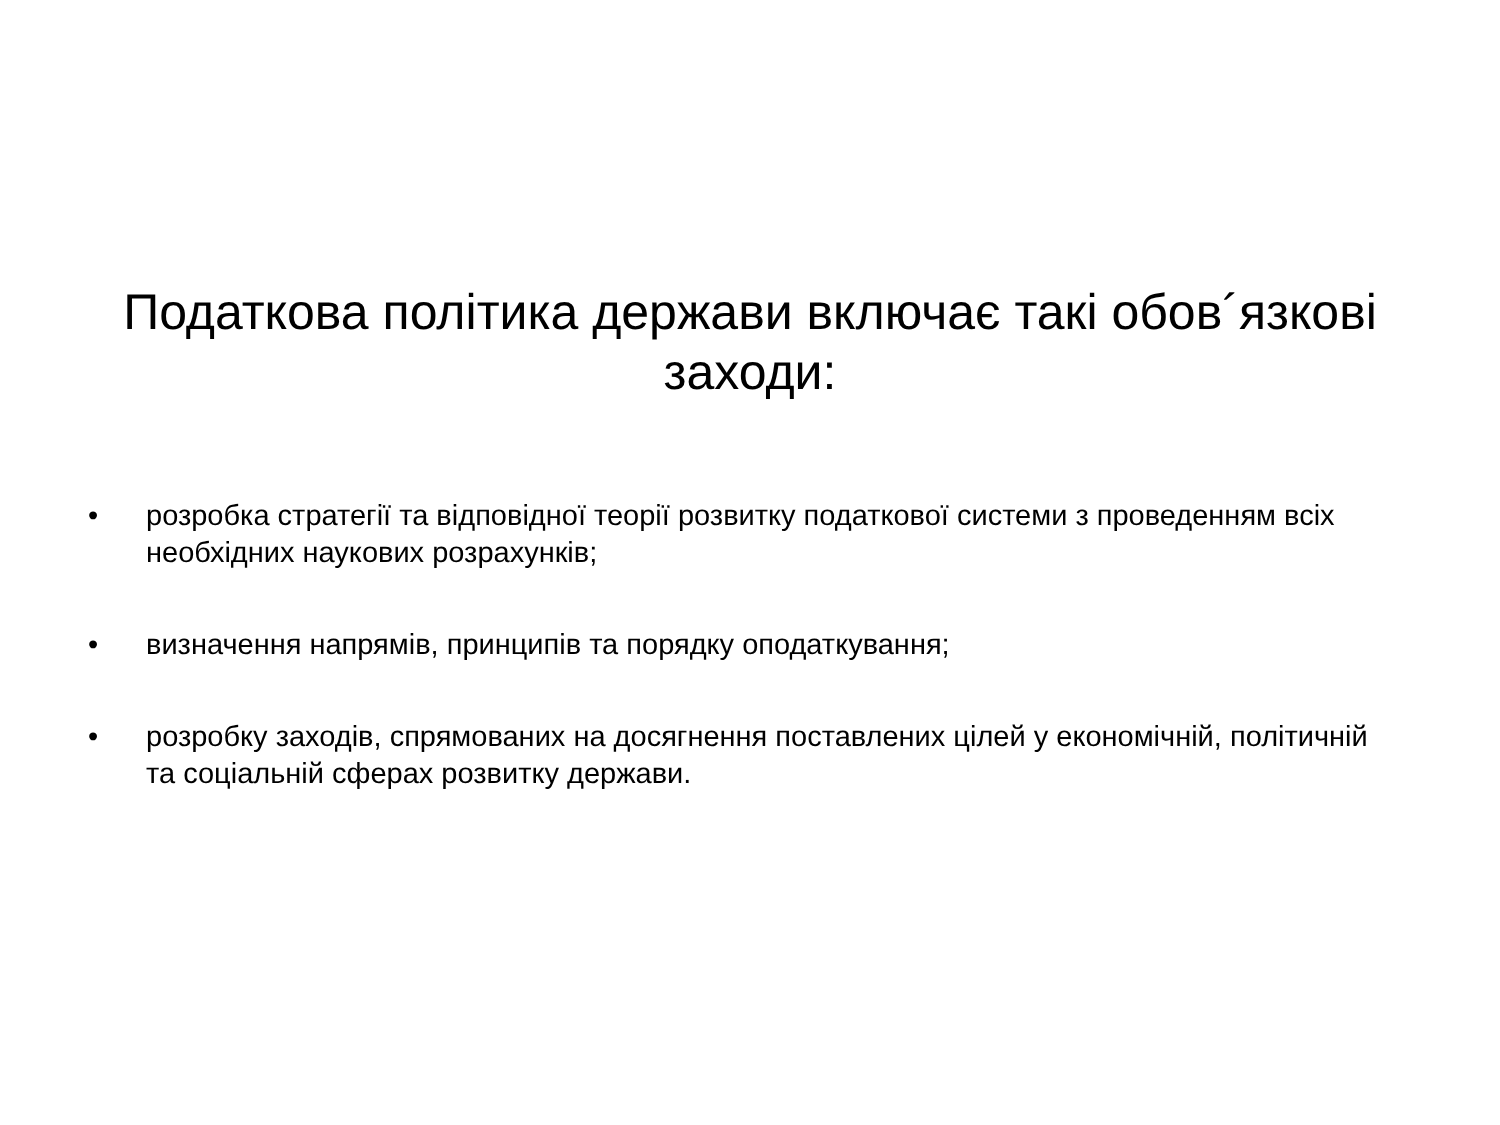Податкова політика держави включає такі обов´язкові заходи:
• розробка стратегії та відповідної теорії розвитку податкової системи з проведенням всіх необхідних наукових розрахунків;
• визначення напрямів, принципів та порядку оподаткування;
• розробку заходів, спрямованих на досягнення поставлених цілей у економічній, політичній та соціальній сферах розвитку держави.